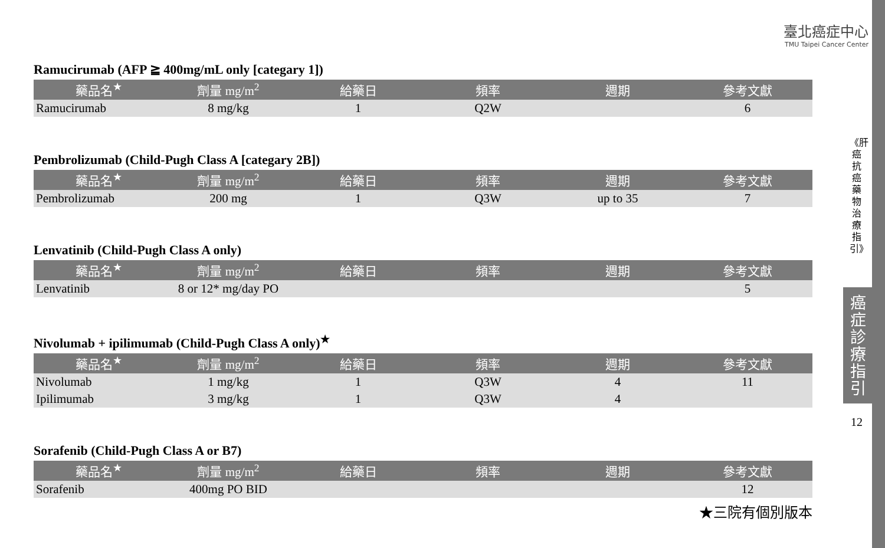臺北癌症中心
TMU Taipei Cancer Center
Ramucirumab (AFP ≧ 400mg/mL only [categary 1])
| 藥品名<sup>★</sup> | 劑量 mg/m<sup>2</sup> | 給藥日 | 頻率 | 週期 | 參考文獻 |
| --- | --- | --- | --- | --- | --- |
| Ramucirumab | 8 mg/kg | 1 | Q2W | | 6 |
Pembrolizumab (Child-Pugh Class A [categary 2B])
| 藥品名<sup>★</sup> | 劑量 mg/m<sup>2</sup> | 給藥日 | 頻率 | 週期 | 參考文獻 |
| --- | --- | --- | --- | --- | --- |
| Pembrolizumab | 200 mg | 1 | Q3W | up to 35 | 7 |
Lenvatinib (Child-Pugh Class A only)
| 藥品名<sup>★</sup> | 劑量 mg/m<sup>2</sup> | 給藥日 | 頻率 | 週期 | 參考文獻 |
| --- | --- | --- | --- | --- | --- |
| Lenvatinib | 8 or 12* mg/day PO | | | | 5 |
Nivolumab + ipilimumab (Child-Pugh Class A only)<sup>★</sup>
| 藥品名<sup>★</sup> | 劑量 mg/m<sup>2</sup> | 給藥日 | 頻率 | 週期 | 參考文獻 |
| --- | --- | --- | --- | --- | --- |
| Nivolumab | 1 mg/kg | 1 | Q3W | 4 | 11 |
| Ipilimumab | 3 mg/kg | 1 | Q3W | 4 | |
Sorafenib (Child-Pugh Class A or B7)
| 藥品名<sup>★</sup> | 劑量 mg/m<sup>2</sup> | 給藥日 | 頻率 | 週期 | 參考文獻 |
| --- | --- | --- | --- | --- | --- |
| Sorafenib | 400mg PO BID | | | | 12 |
★三院有個別版本
《肝癌抗癌藥物治療指引》
癌症診療指引
12